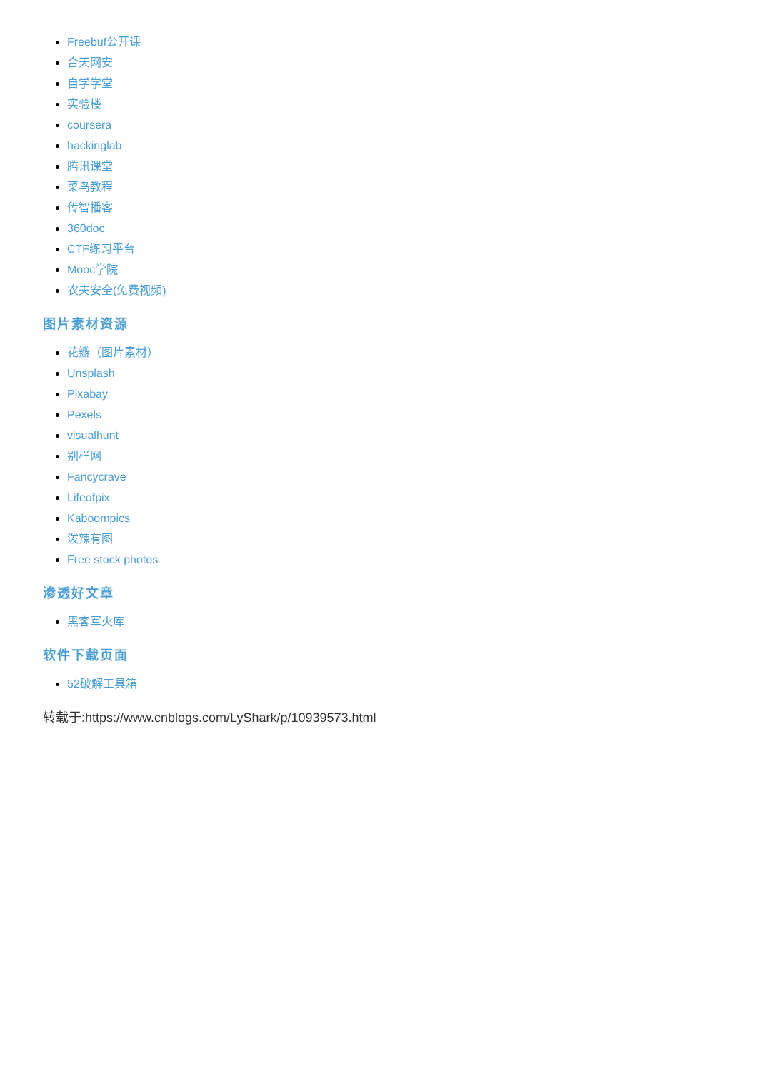Freebuf公开课
合天网安
自学学堂
实验楼
coursera
hackinglab
腾讯课堂
菜鸟教程
传智播客
360doc
CTF练习平台
Mooc学院
农夫安全(免费视频)
图片素材资源
花瓣（图片素材）
Unsplash
Pixabay
Pexels
visualhunt
别样网
Fancycrave
Lifeofpix
Kaboompics
泼辣有图
Free stock photos
渗透好文章
黑客军火库
软件下载页面
52破解工具箱
转载于:https://www.cnblogs.com/LyShark/p/10939573.html